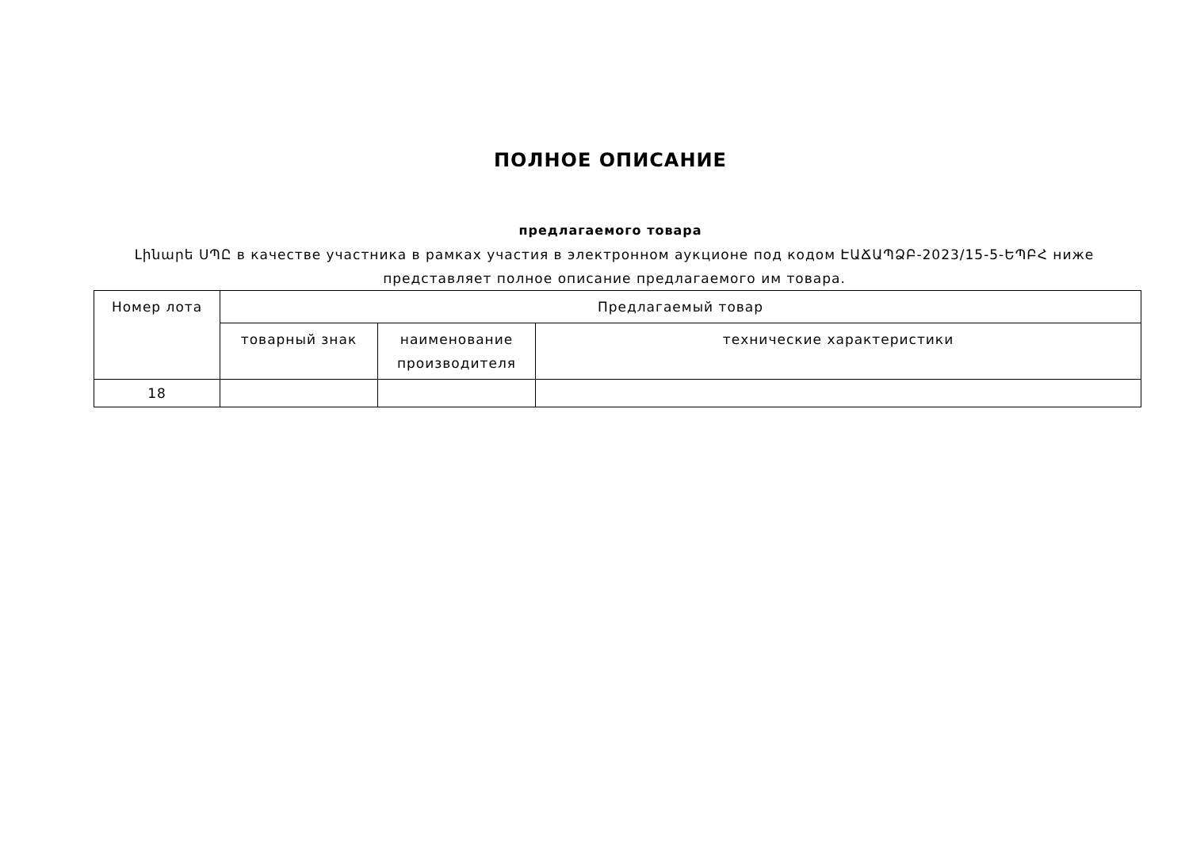ПОЛНОЕ ОПИСАНИЕ
предлагаемого товара
Լինարե ՍՊԸ в качестве участника в рамках участия в электронном аукционе под кодом ԷԱՃԱՊՁԲ-2023/15-5-ԵՊԲՀ ниже представляет полное описание предлагаемого им товара.
| Номер лота | Предлагаемый товар | | |
| --- | --- | --- | --- |
| | товарный знак | наименование производителя | технические характеристики |
| 18 | | | |